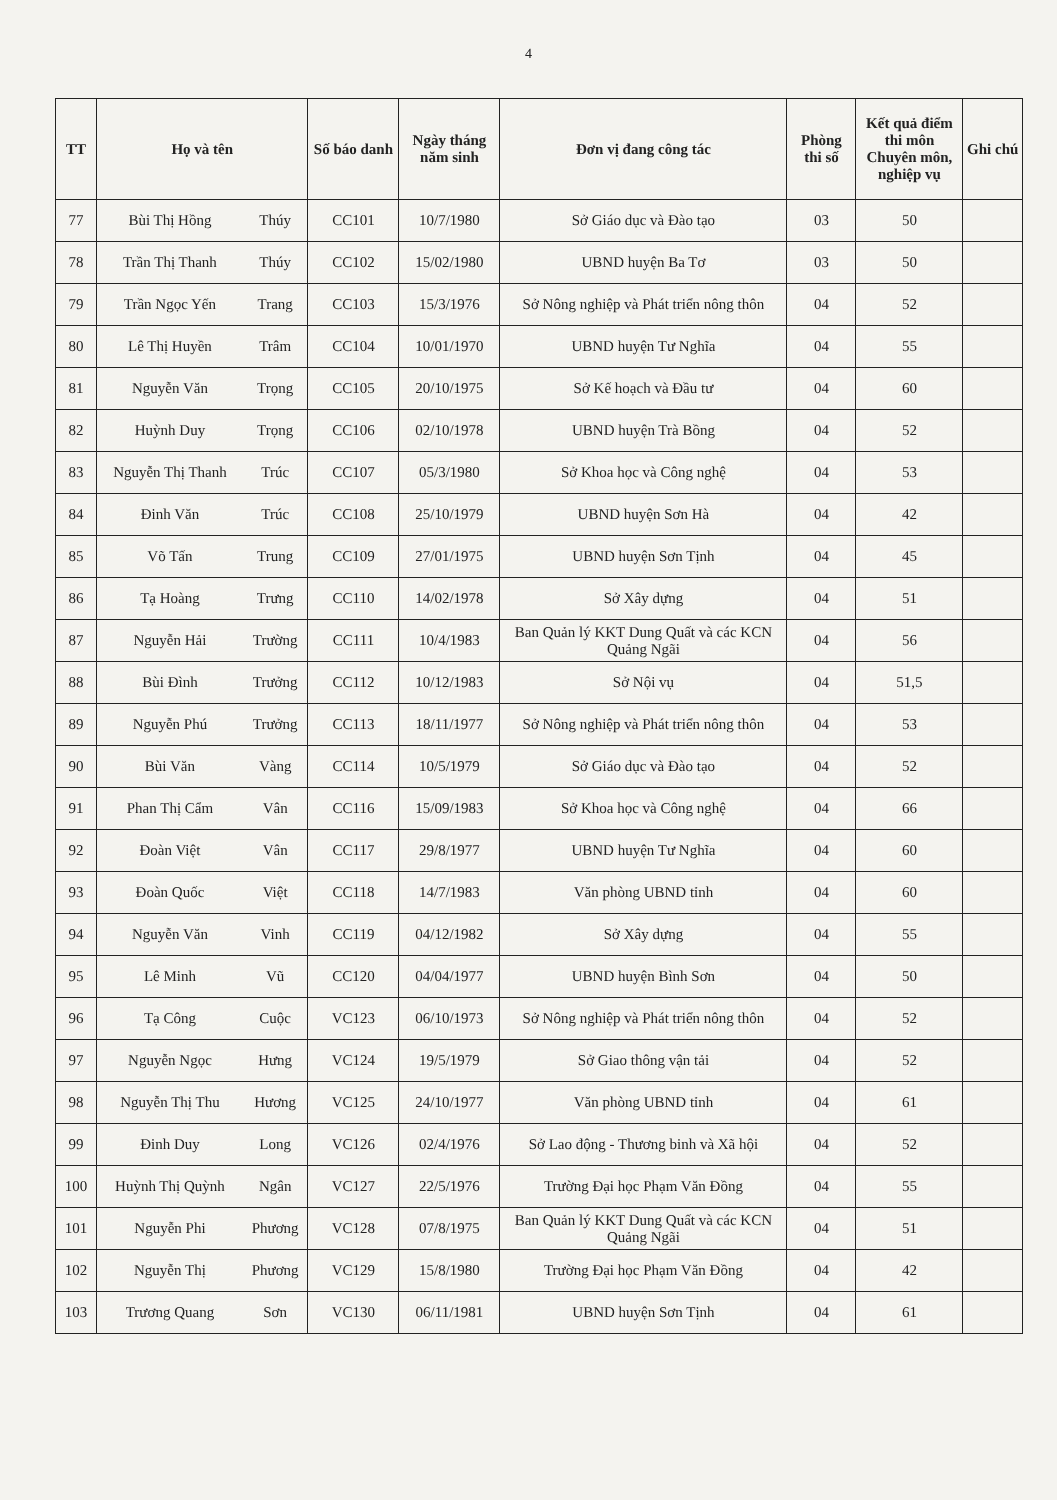4
| TT | Họ và tên | | Số báo danh | Ngày tháng năm sinh | Đơn vị đang công tác | Phòng thi số | Kết quả điểm thi môn Chuyên môn, nghiệp vụ | Ghi chú |
| --- | --- | --- | --- | --- | --- | --- | --- | --- |
| 77 | Bùi Thị Hồng | Thúy | CC101 | 10/7/1980 | Sở Giáo dục và Đào tạo | 03 | 50 | |
| 78 | Trần Thị Thanh | Thúy | CC102 | 15/02/1980 | UBND huyện Ba Tơ | 03 | 50 | |
| 79 | Trần Ngọc Yến | Trang | CC103 | 15/3/1976 | Sở Nông nghiệp và Phát triển nông thôn | 04 | 52 | |
| 80 | Lê Thị Huyền | Trâm | CC104 | 10/01/1970 | UBND huyện Tư Nghĩa | 04 | 55 | |
| 81 | Nguyễn Văn | Trọng | CC105 | 20/10/1975 | Sở Kế hoạch và Đầu tư | 04 | 60 | |
| 82 | Huỳnh Duy | Trọng | CC106 | 02/10/1978 | UBND huyện Trà Bồng | 04 | 52 | |
| 83 | Nguyễn Thị Thanh | Trúc | CC107 | 05/3/1980 | Sở Khoa học và Công nghệ | 04 | 53 | |
| 84 | Đinh Văn | Trúc | CC108 | 25/10/1979 | UBND huyện Sơn Hà | 04 | 42 | |
| 85 | Võ Tấn | Trung | CC109 | 27/01/1975 | UBND huyện Sơn Tịnh | 04 | 45 | |
| 86 | Tạ Hoàng | Trưng | CC110 | 14/02/1978 | Sở Xây dựng | 04 | 51 | |
| 87 | Nguyễn Hải | Trường | CC111 | 10/4/1983 | Ban Quản lý KKT Dung Quất và các KCN Quảng Ngãi | 04 | 56 | |
| 88 | Bùi Đình | Trưởng | CC112 | 10/12/1983 | Sở Nội vụ | 04 | 51,5 | |
| 89 | Nguyễn Phú | Trưởng | CC113 | 18/11/1977 | Sở Nông nghiệp và Phát triển nông thôn | 04 | 53 | |
| 90 | Bùi Văn | Vàng | CC114 | 10/5/1979 | Sở Giáo dục và Đào tạo | 04 | 52 | |
| 91 | Phan Thị Cẩm | Vân | CC116 | 15/09/1983 | Sở Khoa học và Công nghệ | 04 | 66 | |
| 92 | Đoàn Việt | Vân | CC117 | 29/8/1977 | UBND huyện Tư Nghĩa | 04 | 60 | |
| 93 | Đoàn Quốc | Việt | CC118 | 14/7/1983 | Văn phòng UBND tỉnh | 04 | 60 | |
| 94 | Nguyễn Văn | Vinh | CC119 | 04/12/1982 | Sở Xây dựng | 04 | 55 | |
| 95 | Lê Minh | Vũ | CC120 | 04/04/1977 | UBND huyện Bình Sơn | 04 | 50 | |
| 96 | Tạ Công | Cuộc | VC123 | 06/10/1973 | Sở Nông nghiệp và Phát triển nông thôn | 04 | 52 | |
| 97 | Nguyễn Ngọc | Hưng | VC124 | 19/5/1979 | Sở Giao thông vận tải | 04 | 52 | |
| 98 | Nguyễn Thị Thu | Hương | VC125 | 24/10/1977 | Văn phòng UBND tỉnh | 04 | 61 | |
| 99 | Đinh Duy | Long | VC126 | 02/4/1976 | Sở Lao động - Thương binh và Xã hội | 04 | 52 | |
| 100 | Huỳnh Thị Quỳnh | Ngân | VC127 | 22/5/1976 | Trường Đại học Phạm Văn Đồng | 04 | 55 | |
| 101 | Nguyễn Phi | Phương | VC128 | 07/8/1975 | Ban Quản lý KKT Dung Quất và các KCN Quảng Ngãi | 04 | 51 | |
| 102 | Nguyễn Thị | Phương | VC129 | 15/8/1980 | Trường Đại học Phạm Văn Đồng | 04 | 42 | |
| 103 | Trương Quang | Sơn | VC130 | 06/11/1981 | UBND huyện Sơn Tịnh | 04 | 61 | |